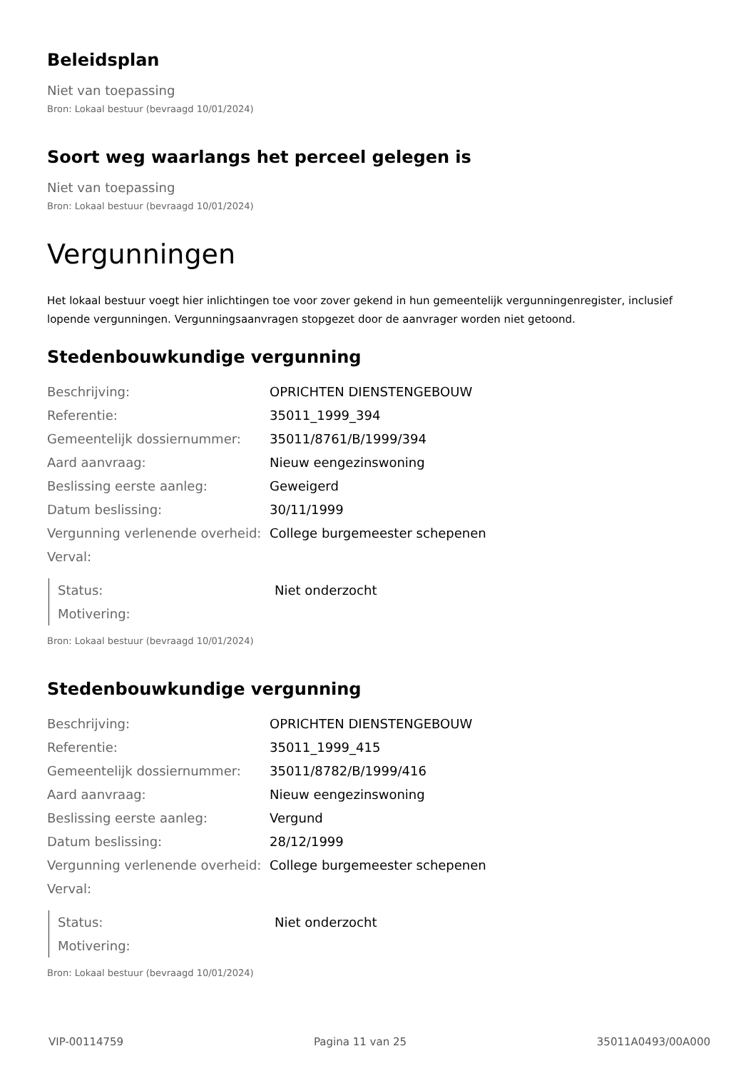Beleidsplan
Niet van toepassing
Bron: Lokaal bestuur (bevraagd 10/01/2024)
Soort weg waarlangs het perceel gelegen is
Niet van toepassing
Bron: Lokaal bestuur (bevraagd 10/01/2024)
Vergunningen
Het lokaal bestuur voegt hier inlichtingen toe voor zover gekend in hun gemeentelijk vergunningenregister, inclusief lopende vergunningen. Vergunningsaanvragen stopgezet door de aanvrager worden niet getoond.
Stedenbouwkundige vergunning
| Beschrijving: | OPRICHTEN DIENSTENGEBOUW |
| Referentie: | 35011_1999_394 |
| Gemeentelijk dossiernummer: | 35011/8761/B/1999/394 |
| Aard aanvraag: | Nieuw eengezinswoning |
| Beslissing eerste aanleg: | Geweigerd |
| Datum beslissing: | 30/11/1999 |
| Vergunning verlenende overheid: | College burgemeester schepenen |
| Verval: | |
| Status: | Niet onderzocht |
| Motivering: | |
Bron: Lokaal bestuur (bevraagd 10/01/2024)
Stedenbouwkundige vergunning
| Beschrijving: | OPRICHTEN DIENSTENGEBOUW |
| Referentie: | 35011_1999_415 |
| Gemeentelijk dossiernummer: | 35011/8782/B/1999/416 |
| Aard aanvraag: | Nieuw eengezinswoning |
| Beslissing eerste aanleg: | Vergund |
| Datum beslissing: | 28/12/1999 |
| Vergunning verlenende overheid: | College burgemeester schepenen |
| Verval: | |
| Status: | Niet onderzocht |
| Motivering: | |
Bron: Lokaal bestuur (bevraagd 10/01/2024)
VIP-00114759 Pagina 11 van 25 35011A0493/00A000